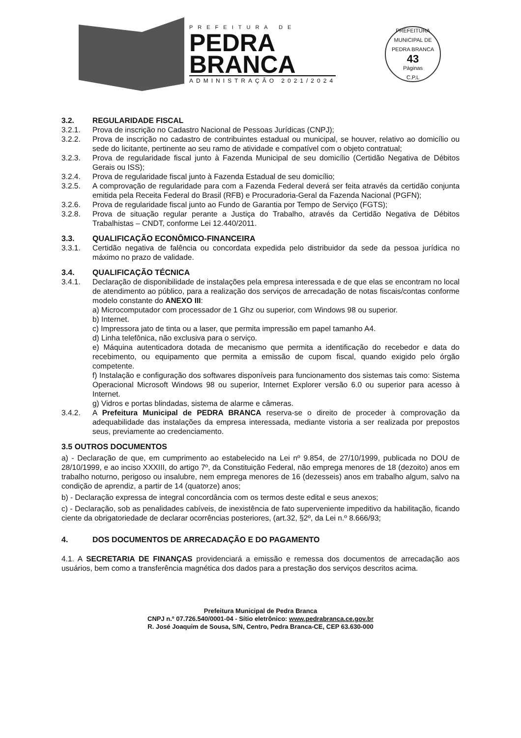PREFEITURA DE
PEDRA
BRANCA
ADMINISTRAÇÃO 2021/2024
PREFEITURA MUNICIPAL DE PEDRA BRANCA
43
Páginas
C.P.L
3.2. REGULARIDADE FISCAL
3.2.1. Prova de inscrição no Cadastro Nacional de Pessoas Jurídicas (CNPJ);
3.2.2. Prova de inscrição no cadastro de contribuintes estadual ou municipal, se houver, relativo ao domicílio ou sede do licitante, pertinente ao seu ramo de atividade e compatível com o objeto contratual;
3.2.3. Prova de regularidade fiscal junto à Fazenda Municipal de seu domicílio (Certidão Negativa de Débitos Gerais ou ISS);
3.2.4. Prova de regularidade fiscal junto à Fazenda Estadual de seu domicílio;
3.2.5. A comprovação de regularidade para com a Fazenda Federal deverá ser feita através da certidão conjunta emitida pela Receita Federal do Brasil (RFB) e Procuradoria-Geral da Fazenda Nacional (PGFN);
3.2.6. Prova de regularidade fiscal junto ao Fundo de Garantia por Tempo de Serviço (FGTS);
3.2.8. Prova de situação regular perante a Justiça do Trabalho, através da Certidão Negativa de Débitos Trabalhistas – CNDT, conforme Lei 12.440/2011.
3.3. QUALIFICAÇÃO ECONÔMICO-FINANCEIRA
3.3.1. Certidão negativa de falência ou concordata expedida pelo distribuidor da sede da pessoa jurídica no máximo no prazo de validade.
3.4. QUALIFICAÇÃO TÉCNICA
3.4.1. Declaração de disponibilidade de instalações pela empresa interessada e de que elas se encontram no local de atendimento ao público, para a realização dos serviços de arrecadação de notas fiscais/contas conforme modelo constante do ANEXO III:
a) Microcomputador com processador de 1 Ghz ou superior, com Windows 98 ou superior.
b) Internet.
c) Impressora jato de tinta ou a laser, que permita impressão em papel tamanho A4.
d) Linha telefônica, não exclusiva para o serviço.
e) Máquina autenticadora dotada de mecanismo que permita a identificação do recebedor e data do recebimento, ou equipamento que permita a emissão de cupom fiscal, quando exigido pelo órgão competente.
f) Instalação e configuração dos softwares disponíveis para funcionamento dos sistemas tais como: Sistema Operacional Microsoft Windows 98 ou superior, Internet Explorer versão 6.0 ou superior para acesso à Internet.
g) Vidros e portas blindadas, sistema de alarme e câmeras.
3.4.2. A Prefeitura Municipal de PEDRA BRANCA reserva-se o direito de proceder à comprovação da adequabilidade das instalações da empresa interessada, mediante vistoria a ser realizada por prepostos seus, previamente ao credenciamento.
3.5 OUTROS DOCUMENTOS
a) - Declaração de que, em cumprimento ao estabelecido na Lei nº 9.854, de 27/10/1999, publicada no DOU de 28/10/1999, e ao inciso XXXIII, do artigo 7º, da Constituição Federal, não emprega menores de 18 (dezoito) anos em trabalho noturno, perigoso ou insalubre, nem emprega menores de 16 (dezesseis) anos em trabalho algum, salvo na condição de aprendiz, a partir de 14 (quatorze) anos;
b) - Declaração expressa de integral concordância com os termos deste edital e seus anexos;
c) - Declaração, sob as penalidades cabíveis, de inexistência de fato superveniente impeditivo da habilitação, ficando ciente da obrigatoriedade de declarar ocorrências posteriores, (art.32, §2º, da Lei n.º 8.666/93;
4. DOS DOCUMENTOS DE ARRECADAÇÃO E DO PAGAMENTO
4.1. A SECRETARIA DE FINANÇAS providenciará a emissão e remessa dos documentos de arrecadação aos usuários, bem como a transferência magnética dos dados para a prestação dos serviços descritos acima.
Prefeitura Municipal de Pedra Branca
CNPJ n.º 07.726.540/0001-04 - Sítio eletrônico: www.pedrabranca.ce.gov.br
R. José Joaquim de Sousa, S/N, Centro, Pedra Branca-CE, CEP 63.630-000